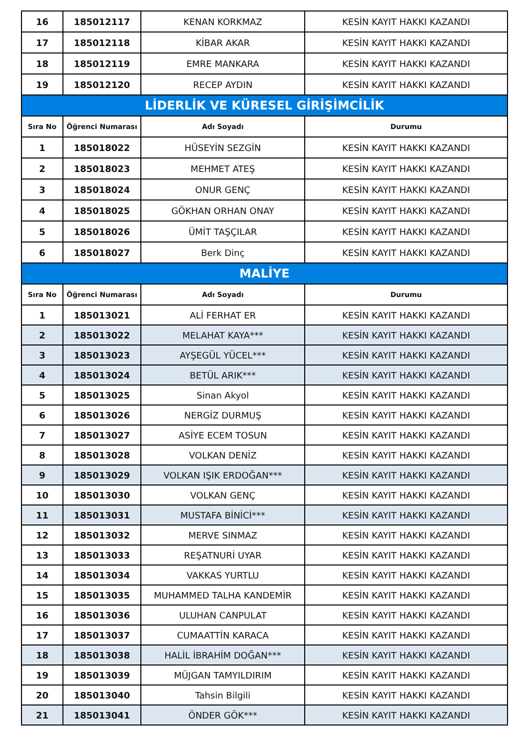| 16 | 185012117 | KENAN KORKMAZ | KESİN KAYIT HAKKI KAZANDI |
| 17 | 185012118 | KİBAR AKAR | KESİN KAYIT HAKKI KAZANDI |
| 18 | 185012119 | EMRE MANKARA | KESİN KAYIT HAKKI KAZANDI |
| 19 | 185012120 | RECEP AYDIN | KESİN KAYIT HAKKI KAZANDI |
| LİDERLİK VE KÜRESEL GİRİŞİMCİLİK | | | |
| Sıra No | Öğrenci Numarası | Adı Soyadı | Durumu |
| 1 | 185018022 | HÜSEYİN SEZGİN | KESİN KAYIT HAKKI KAZANDI |
| 2 | 185018023 | MEHMET ATEŞ | KESİN KAYIT HAKKI KAZANDI |
| 3 | 185018024 | ONUR GENÇ | KESİN KAYIT HAKKI KAZANDI |
| 4 | 185018025 | GÖKHAN ORHAN ONAY | KESİN KAYIT HAKKI KAZANDI |
| 5 | 185018026 | ÜMİT TAŞÇILAR | KESİN KAYIT HAKKI KAZANDI |
| 6 | 185018027 | Berk Dinç | KESİN KAYIT HAKKI KAZANDI |
| MALİYE | | | |
| Sıra No | Öğrenci Numarası | Adı Soyadı | Durumu |
| 1 | 185013021 | ALİ FERHAT ER | KESİN KAYIT HAKKI KAZANDI |
| 2 | 185013022 | MELAHAT KAYA*** | KESİN KAYIT HAKKI KAZANDI |
| 3 | 185013023 | AYŞEGÜL YÜCEL*** | KESİN KAYIT HAKKI KAZANDI |
| 4 | 185013024 | BETÜL ARIK*** | KESİN KAYIT HAKKI KAZANDI |
| 5 | 185013025 | Sinan Akyol | KESİN KAYIT HAKKI KAZANDI |
| 6 | 185013026 | NERGİZ DURMUŞ | KESİN KAYIT HAKKI KAZANDI |
| 7 | 185013027 | ASİYE ECEM TOSUN | KESİN KAYIT HAKKI KAZANDI |
| 8 | 185013028 | VOLKAN DENİZ | KESİN KAYIT HAKKI KAZANDI |
| 9 | 185013029 | VOLKAN IŞIK ERDOĞAN*** | KESİN KAYIT HAKKI KAZANDI |
| 10 | 185013030 | VOLKAN GENÇ | KESİN KAYIT HAKKI KAZANDI |
| 11 | 185013031 | MUSTAFA BİNİCİ*** | KESİN KAYIT HAKKI KAZANDI |
| 12 | 185013032 | MERVE SINMAZ | KESİN KAYIT HAKKI KAZANDI |
| 13 | 185013033 | REŞATNURİ UYAR | KESİN KAYIT HAKKI KAZANDI |
| 14 | 185013034 | VAKKAS YURTLU | KESİN KAYIT HAKKI KAZANDI |
| 15 | 185013035 | MUHAMMED TALHA KANDEMİR | KESİN KAYIT HAKKI KAZANDI |
| 16 | 185013036 | ULUHAN CANPULAT | KESİN KAYIT HAKKI KAZANDI |
| 17 | 185013037 | CUMAATTİN KARACA | KESİN KAYIT HAKKI KAZANDI |
| 18 | 185013038 | HALİL İBRAHİM DOĞAN*** | KESİN KAYIT HAKKI KAZANDI |
| 19 | 185013039 | MÜJGAN TAMYILDIRIM | KESİN KAYIT HAKKI KAZANDI |
| 20 | 185013040 | Tahsin Bilgili | KESİN KAYIT HAKKI KAZANDI |
| 21 | 185013041 | ÖNDER GÖK*** | KESİN KAYIT HAKKI KAZANDI |